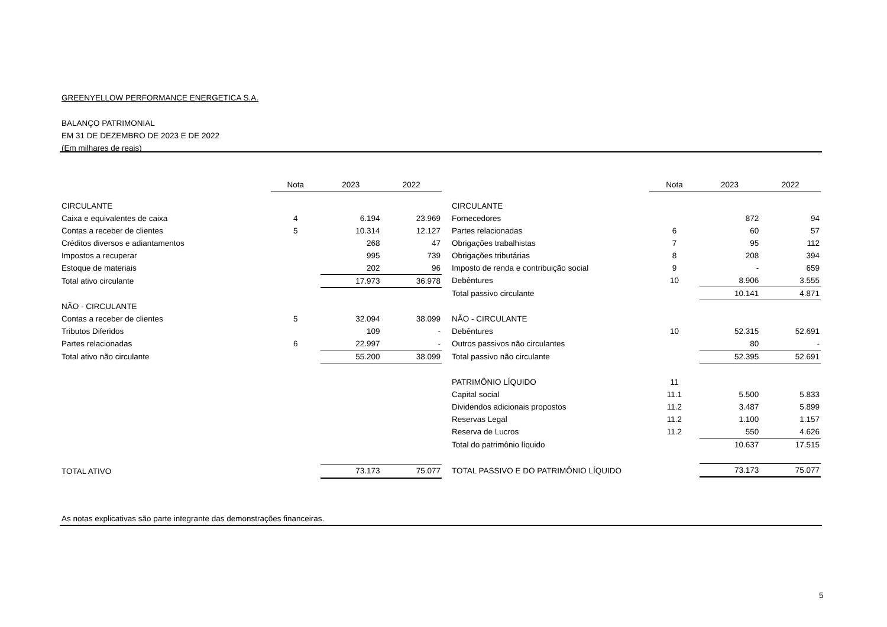GREENYELLOW PERFORMANCE ENERGETICA S.A.
BALANÇO PATRIMONIAL
EM 31 DE DEZEMBRO DE 2023 E DE 2022
(Em milhares de reais)
| | Nota | 2023 | 2022 |
| CIRCULANTE | | | |
| Caixa e equivalentes de caixa | 4 | 6.194 | 23.969 |
| Contas a receber de clientes | 5 | 10.314 | 12.127 |
| Créditos diversos e adiantamentos | | 268 | 47 |
| Impostos a recuperar | | 995 | 739 |
| Estoque de materiais | | 202 | 96 |
| Total ativo circulante | | 17.973 | 36.978 |
| NÃO - CIRCULANTE | | | |
| Contas a receber de clientes | 5 | 32.094 | 38.099 |
| Tributos Diferidos | | 109 | - |
| Partes relacionadas | 6 | 22.997 | - |
| Total ativo não circulante | | 55.200 | 38.099 |
| TOTAL ATIVO | | 73.173 | 75.077 |
| | Nota | 2023 | 2022 |
| CIRCULANTE | | | |
| Fornecedores | | 872 | 94 |
| Partes relacionadas | 6 | 60 | 57 |
| Obrigações trabalhistas | 7 | 95 | 112 |
| Obrigações tributárias | 8 | 208 | 394 |
| Imposto de renda e contribuição social | 9 | - | 659 |
| Debêntures | 10 | 8.906 | 3.555 |
| Total passivo circulante | | 10.141 | 4.871 |
| NÃO - CIRCULANTE | | | |
| Debêntures | 10 | 52.315 | 52.691 |
| Outros passivos não circulantes | | 80 | - |
| Total passivo não circulante | | 52.395 | 52.691 |
| PATRIMÔNIO LÍQUIDO | 11 | | |
| Capital social | 11.1 | 5.500 | 5.833 |
| Dividendos adicionais propostos | 11.2 | 3.487 | 5.899 |
| Reservas Legal | 11.2 | 1.100 | 1.157 |
| Reserva de Lucros | 11.2 | 550 | 4.626 |
| Total do patrimônio líquido | | 10.637 | 17.515 |
| TOTAL PASSIVO E DO PATRIMÔNIO LÍQUIDO | | 73.173 | 75.077 |
As notas explicativas são parte integrante das demonstrações financeiras.
5